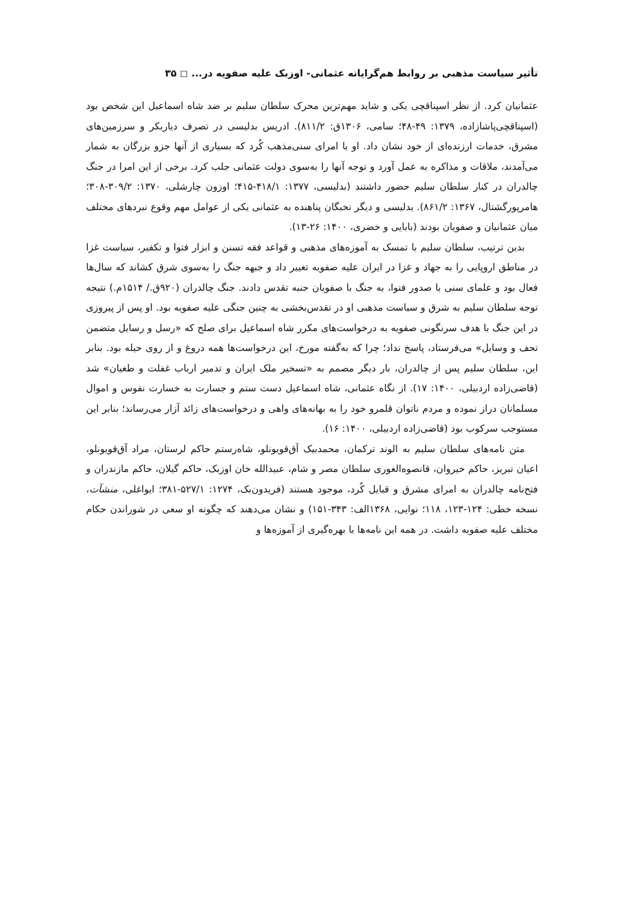تأثیر سیاست مذهبی بر روابط هم‌گرایانه عثمانی- اوزبک علیه صفویه در... ◻ ۳۵
عثمانیان کرد. از نظر اسپناقچی یکی و شاید مهم‌ترین محرک سلطان سلیم بر ضد شاه اسماعیل این شخص بود (اسپناقچی‌پاشازاده، ۱۳۷۹: ۴۹-۴۸؛ سامی، ۱۳۰۶ق: ۸۱۱/۲). ادریس بدلیسی در تصرف دیاربکر و سرزمین‌های مشرق، خدمات ارزنده‌ای از خود نشان داد. او با امرای سنی‌مذهب کُرد که بسیاری از آنها جزو بزرگان به شمار می‌آمدند، ملاقات و مذاکره به عمل آورد و توجه آنها را به‌سوی دولت عثمانی جلب کرد. برخی از این امرا در جنگ چالدران در کنار سلطان سلیم حضور داشتند (بدلیسی، ۱۳۷۷: ۴۱۸/۱-۴۱۵؛ اوزون چارشلی، ۱۳۷۰: ۳۰۹/۲-۳۰۸؛ هامرپورگشتال، ۱۳۶۷: ۸۶۱/۲). بدلیسی و دیگر نخبگان پناهنده به عثمانی یکی از عوامل مهم وقوع نبردهای مختلف میان عثمانیان و صفویان بودند (بابایی و خضری، ۱۴۰۰: ۲۶-۱۳).
بدین ترتیب، سلطان سلیم با تمسک به آموزه‌های مذهبی و قواعد فقه تسنن و ابزار فتوا و تکفیر، سیاست غزا در مناطق اروپایی را به جهاد و غزا در ایران علیه صفویه تغییر داد و جبهه جنگ را به‌سوی شرق کشاند که سال‌ها فعال بود و علمای سنی با صدور فتوا، به جنگ با صفویان جنبه تقدس دادند. جنگ چالدران (۹۲۰ق./ ۱۵۱۴م.) نتیجه توجه سلطان سلیم به شرق و سیاست مذهبی او در تقدس‌بخشی به چنین جنگی علیه صفویه بود. او پس از پیروزی در این جنگ با هدف سرنگونی صفویه به درخواست‌های مکرر شاه اسماعیل برای صلح که «رسل و رسایل متضمن تحف و وسایل» می‌فرستاد، پاسخ نداد؛ چرا که به‌گفته مورخ، این درخواست‌ها همه دروغ و از روی حیله بود. بنابر این، سلطان سلیم پس از چالدران، بار دیگر مصمم به «تسخیر ملک ایران و تدمیر ارباب غفلت و طغیان» شد (قاضی‌زاده اردبیلی، ۱۴۰۰: ۱۷). از نگاه عثمانی، شاه اسماعیل دست ستم و جسارت به خسارت نفوس و اموال مسلمانان دراز نموده و مردم ناتوان قلمرو خود را به بهانه‌های واهی و درخواست‌های زائد آزار می‌رساند؛ بنابر این مستوجب سرکوب بود (قاضی‌زاده اردبیلی، ۱۴۰۰: ۱۶).
متن نامه‌های سلطان سلیم به الوند ترکمان، محمدبیک آق‌قویونلو، شاه‌رستم حاکم لرستان، مراد آق‌قویونلو، اعیان تبریز، حاکم خیروان، قانصوه‌الغوری سلطان مصر و شام، عبیدالله خان اوزبک، حاکم گیلان، حاکم مازندران و فتح‌نامه چالدران به امرای مشرق و قبایل کُرد، موجود هستند (فریدون‌بک، ۱۲۷۴: ۵۲۷/۱-۳۸۱؛ ایواغلی، منشآت، نسخه خطی: ۱۲۴-۱۲۳، ۱۱۸؛ نوایی، ۱۳۶۸الف: ۳۴۳-۱۵۱) و نشان می‌دهند که چگونه او سعی در شوراندن حکام مختلف علیه صفویه داشت. در همه این نامه‌ها با بهره‌گیری از آموزه‌ها و